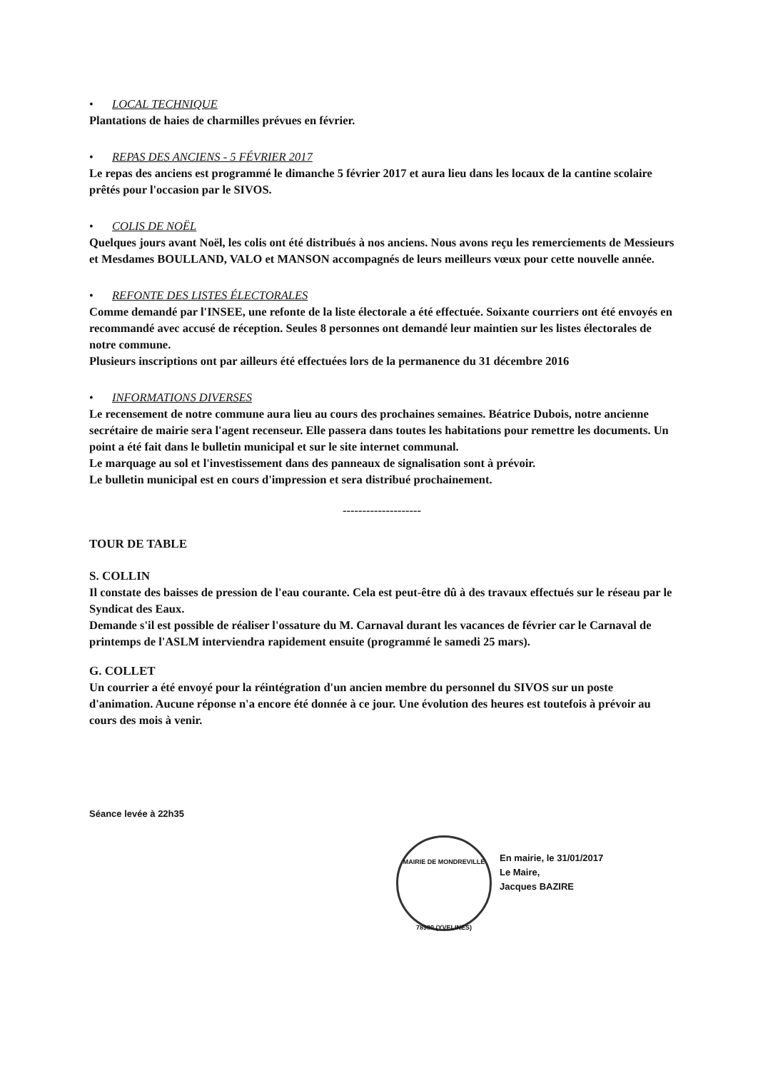• LOCAL TECHNIQUE
Plantations de haies de charmilles prévues en février.
• REPAS DES ANCIENS - 5 FÉVRIER 2017
Le repas des anciens est programmé le dimanche 5 février 2017 et aura lieu dans les locaux de la cantine scolaire prêtés pour l'occasion par le SIVOS.
• COLIS DE NOËL
Quelques jours avant Noël, les colis ont été distribués à nos anciens. Nous avons reçu les remerciements de Messieurs et Mesdames BOULLAND, VALO et MANSON accompagnés de leurs meilleurs vœux pour cette nouvelle année.
• REFONTE DES LISTES ÉLECTORALES
Comme demandé par l'INSEE, une refonte de la liste électorale a été effectuée. Soixante courriers ont été envoyés en recommandé avec accusé de réception. Seules 8 personnes ont demandé leur maintien sur les listes électorales de notre commune.
Plusieurs inscriptions ont par ailleurs été effectuées lors de la permanence du 31 décembre 2016
• INFORMATIONS DIVERSES
Le recensement de notre commune aura lieu au cours des prochaines semaines. Béatrice Dubois, notre ancienne secrétaire de mairie sera l'agent recenseur. Elle passera dans toutes les habitations pour remettre les documents. Un point a été fait dans le bulletin municipal et sur le site internet communal.
Le marquage au sol et l'investissement dans des panneaux de signalisation sont à prévoir.
Le bulletin municipal est en cours d'impression et sera distribué prochainement.
--------------------
TOUR DE TABLE
S. COLLIN
Il constate des baisses de pression de l'eau courante. Cela est peut-être dû à des travaux effectués sur le réseau par le Syndicat des Eaux.
Demande s'il est possible de réaliser l'ossature du M. Carnaval durant les vacances de février car le Carnaval de printemps de l'ASLM interviendra rapidement ensuite (programmé le samedi 25 mars).
G. COLLET
Un courrier a été envoyé pour la réintégration d'un ancien membre du personnel du SIVOS sur un poste d'animation. Aucune réponse n'a encore été donnée à ce jour. Une évolution des heures est toutefois à prévoir au cours des mois à venir.
Séance levée à 22h35
En mairie, le 31/01/2017
Le Maire,
Jacques BAZIRE
MAIRIE DE MONDREVILLE
78980 (YVELINES)